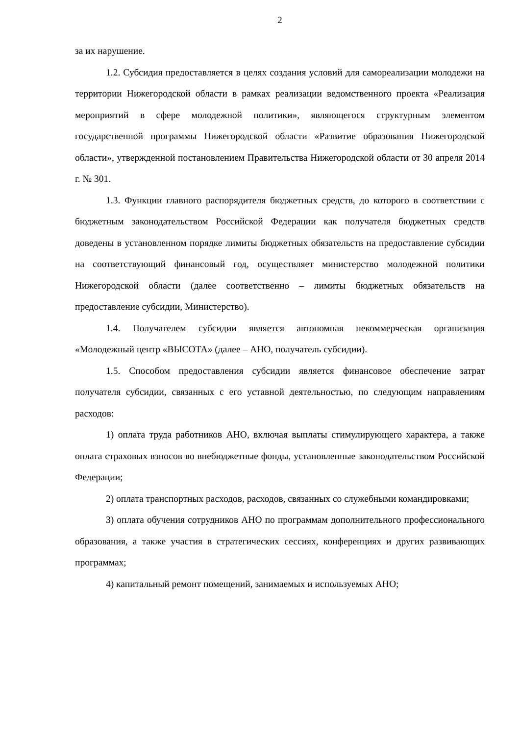2
за их нарушение.
1.2. Субсидия предоставляется в целях создания условий для самореализации молодежи на территории Нижегородской области в рамках реализации ведомственного проекта «Реализация мероприятий в сфере молодежной политики», являющегося структурным элементом государственной программы Нижегородской области «Развитие образования Нижегородской области», утвержденной постановлением Правительства Нижегородской области от 30 апреля 2014 г. № 301.
1.3. Функции главного распорядителя бюджетных средств, до которого в соответствии с бюджетным законодательством Российской Федерации как получателя бюджетных средств доведены в установленном порядке лимиты бюджетных обязательств на предоставление субсидии на соответствующий финансовый год, осуществляет министерство молодежной политики Нижегородской области (далее соответственно – лимиты бюджетных обязательств на предоставление субсидии, Министерство).
1.4. Получателем субсидии является автономная некоммерческая организация «Молодежный центр «ВЫСОТА» (далее – АНО, получатель субсидии).
1.5. Способом предоставления субсидии является финансовое обеспечение затрат получателя субсидии, связанных с его уставной деятельностью, по следующим направлениям расходов:
1) оплата труда работников АНО, включая выплаты стимулирующего характера, а также оплата страховых взносов во внебюджетные фонды, установленные законодательством Российской Федерации;
2) оплата транспортных расходов, расходов, связанных со служебными командировками;
3) оплата обучения сотрудников АНО по программам дополнительного профессионального образования, а также участия в стратегических сессиях, конференциях и других развивающих программах;
4) капитальный ремонт помещений, занимаемых и используемых АНО;